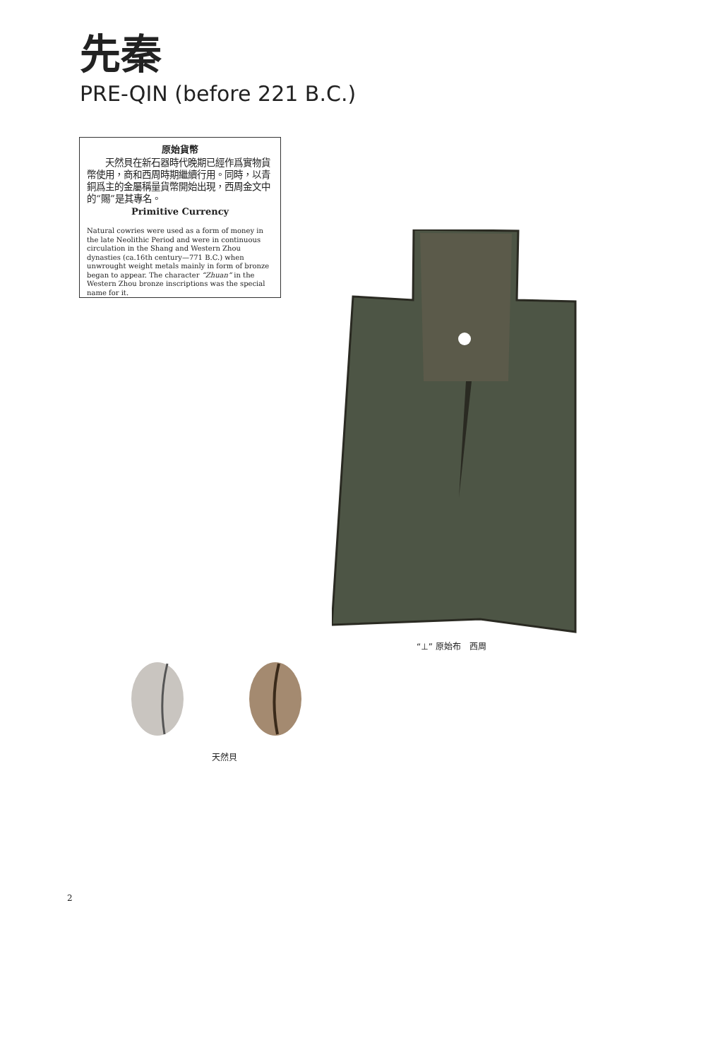先秦
PRE-QIN (before 221 B.C.)
原始貨幣
　　天然貝在新石器時代晚期已經作爲實物貨幣使用，商和西周時期繼續行用。同時，以青銅爲主的金屬稱量貨幣開始出現，西周金文中的“賜”是其專名。
Primitive Currency
Natural cowries were used as a form of money in the late Neolithic Period and were in continuous circulation in the Shang and Western Zhou dynasties (ca.16th century—771 B.C.) when unwrought weight metals mainly in form of bronze began to appear. The character “Zhuan” in the Western Zhou bronze inscriptions was the special name for it.
“⊥” 原始布　西周
天然貝
2